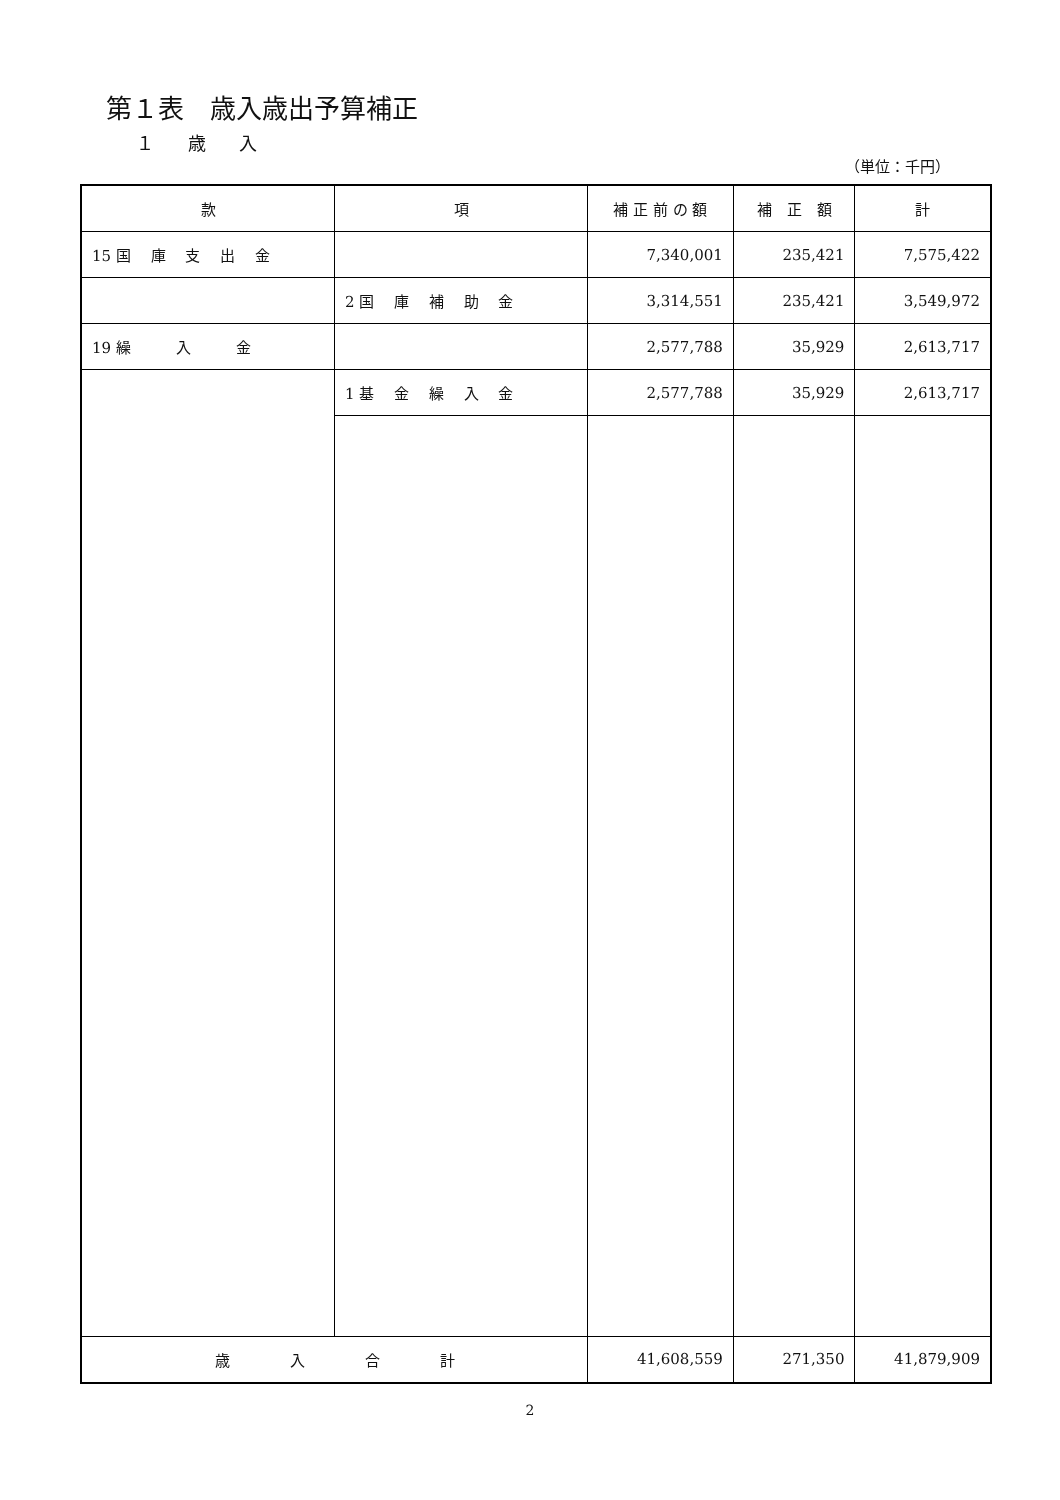第１表　歳入歳出予算補正
１ 歳 入
（単位：千円）
| 款 | 項 | 補 正 前 の 額 | 補 正 額 | 計 |
| --- | --- | --- | --- | --- |
| 15 国 庫 支 出 金 | | 7,340,001 | 235,421 | 7,575,422 |
| | 2 国 庫 補 助 金 | 3,314,551 | 235,421 | 3,549,972 |
| 19 繰 入 金 | | 2,577,788 | 35,929 | 2,613,717 |
| | 1 基 金 繰 入 金 | 2,577,788 | 35,929 | 2,613,717 |
| 歳 入 合 計 | | 41,608,559 | 271,350 | 41,879,909 |
2